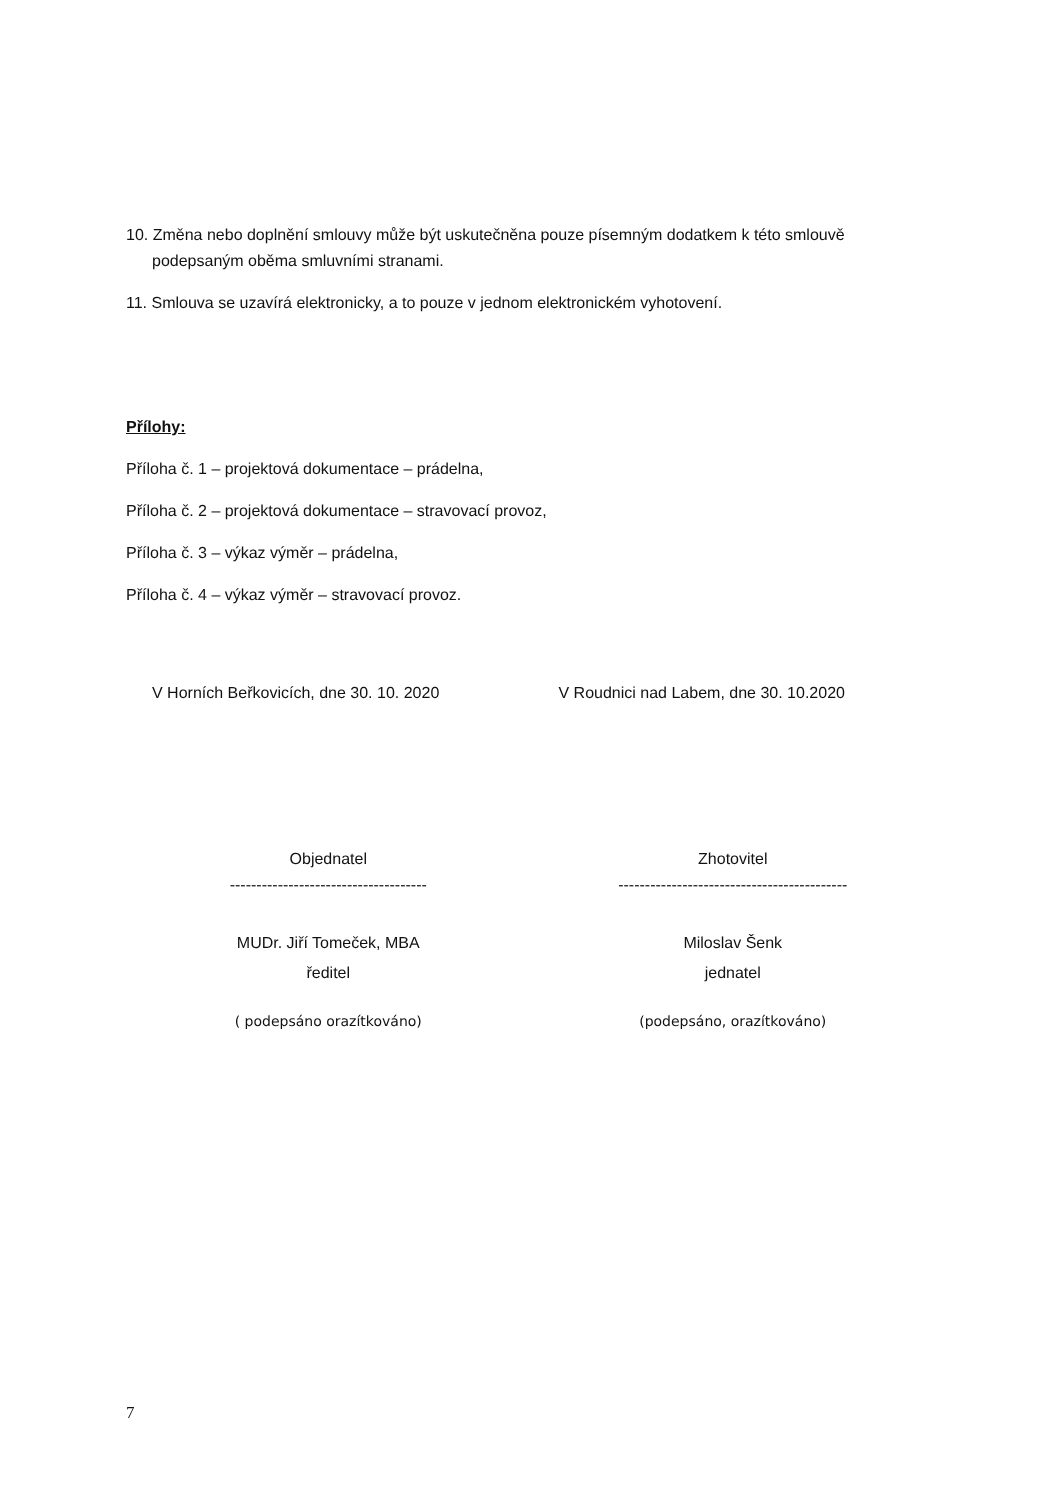10. Změna nebo doplnění smlouvy může být uskutečněna pouze písemným dodatkem k této smlouvě
podepsaným oběma smluvními stranami.
11. Smlouva se uzavírá elektronicky, a to pouze v jednom elektronickém vyhotovení.
Přílohy:
Příloha č. 1 – projektová dokumentace – prádelna,
Příloha č. 2 – projektová dokumentace – stravovací provoz,
Příloha č. 3 – výkaz výměr – prádelna,
Příloha č. 4 – výkaz výměr – stravovací provoz.
V Horních Beřkovicích, dne 30. 10. 2020
V Roudnici nad Labem, dne 30. 10.2020
Objednatel
-------------------------------------
Zhotovitel
-------------------------------------------
MUDr. Jiří Tomeček, MBA
ředitel
Miloslav Šenk
jednatel
( podepsáno orazítkováno) (podepsáno, orazítkováno)
7